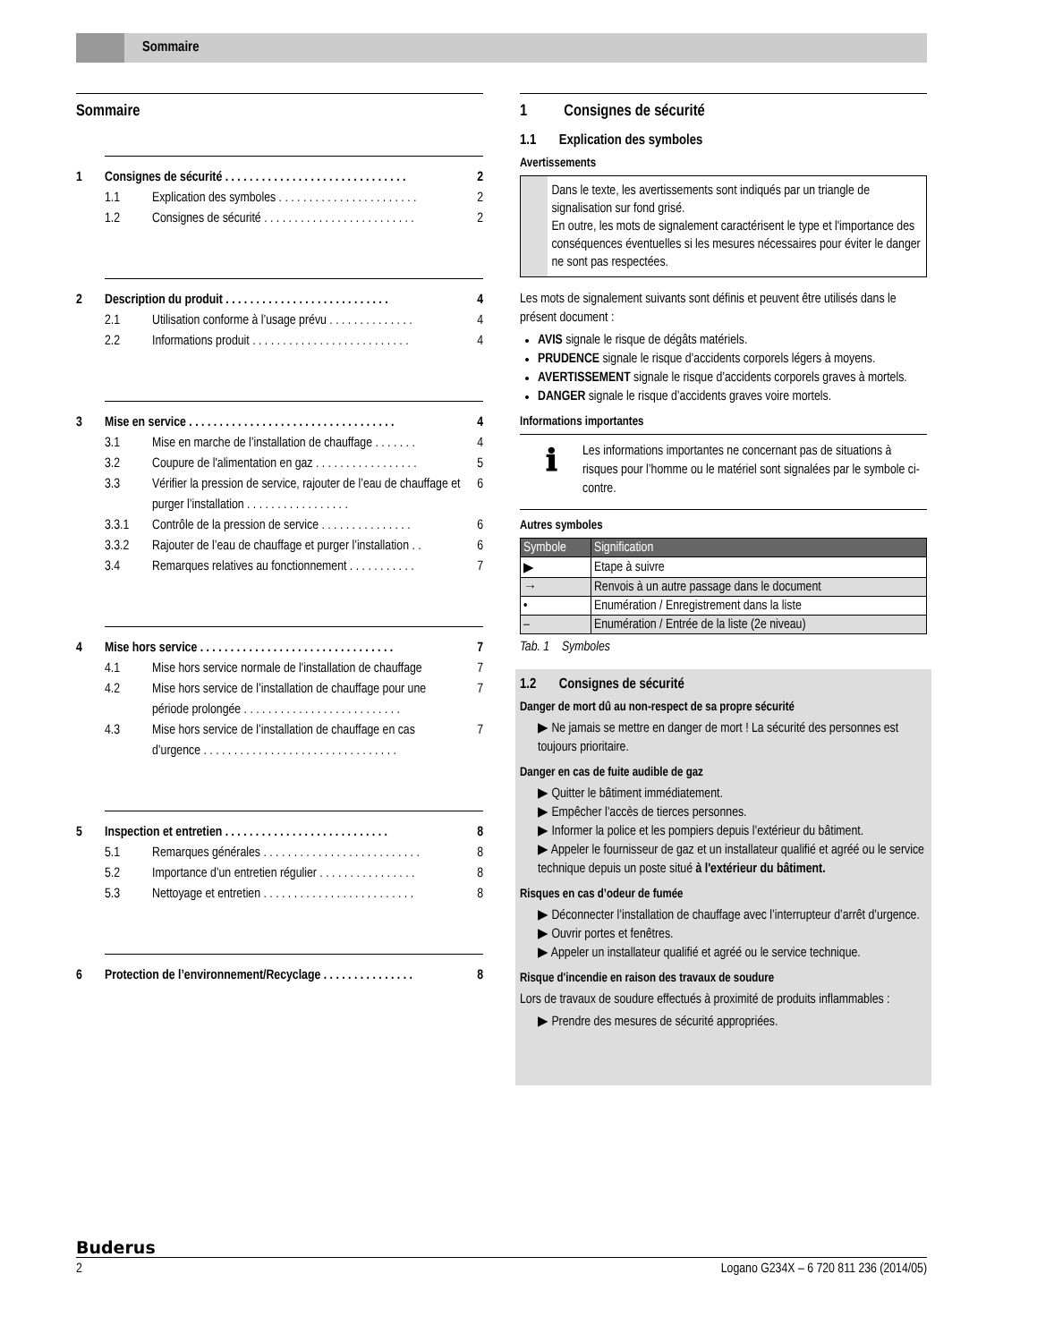Sommaire
Sommaire
1 Consignes de sécurité . . . . . . . . . . . . . . . . . . . . . . . . . . . . . . 2
1.1 Explication des symboles . . . . . . . . . . . . . . . . . . . . . . . 2
1.2 Consignes de sécurité . . . . . . . . . . . . . . . . . . . . . . . . . 2
2 Description du produit . . . . . . . . . . . . . . . . . . . . . . . . . . . 4
2.1 Utilisation conforme à l’usage prévu . . . . . . . . . . . . . . 4
2.2 Informations produit . . . . . . . . . . . . . . . . . . . . . . . . . . 4
3 Mise en service . . . . . . . . . . . . . . . . . . . . . . . . . . . . . . . . . . 4
3.1 Mise en marche de l’installation de chauffage . . . . . . . 4
3.2 Coupure de l'alimentation en gaz . . . . . . . . . . . . . . . . . 5
3.3 Vérifier la pression de service, rajouter de l’eau de chauffage et purger l’installation . . . . . . . . . . . . . . . . . 6
3.3.1 Contrôle de la pression de service . . . . . . . . . . . . . . . 6
3.3.2 Rajouter de l’eau de chauffage et purger l’installation . . 6
3.4 Remarques relatives au fonctionnement . . . . . . . . . . . 7
4 Mise hors service . . . . . . . . . . . . . . . . . . . . . . . . . . . . . . . . 7
4.1 Mise hors service normale de l'installation de chauffage 7
4.2 Mise hors service de l’installation de chauffage pour une période prolongée . . . . . . . . . . . . . . . . . . . . . . . . . . 7
4.3 Mise hors service de l’installation de chauffage en cas d’urgence . . . . . . . . . . . . . . . . . . . . . . . . . . . . . . . . 7
5 Inspection et entretien . . . . . . . . . . . . . . . . . . . . . . . . . . . 8
5.1 Remarques générales . . . . . . . . . . . . . . . . . . . . . . . . . . 8
5.2 Importance d’un entretien régulier . . . . . . . . . . . . . . . . 8
5.3 Nettoyage et entretien . . . . . . . . . . . . . . . . . . . . . . . . . 8
6 Protection de l’environnement/Recyclage . . . . . . . . . . . . . . . 8
1 Consignes de sécurité
1.1 Explication des symboles
Avertissements
Dans le texte, les avertissements sont indiqués par un triangle de signalisation sur fond grisé.
En outre, les mots de signalement caractérisent le type et l'importance des conséquences éventuelles si les mesures nécessaires pour éviter le danger ne sont pas respectées.
Les mots de signalement suivants sont définis et peuvent être utilisés dans le présent document :
AVIS signale le risque de dégâts matériels.
PRUDENCE signale le risque d’accidents corporels légers à moyens.
AVERTISSEMENT signale le risque d’accidents corporels graves à mortels.
DANGER signale le risque d’accidents graves voire mortels.
Informations importantes
ℹ
Les informations importantes ne concernant pas de situations à risques pour l’homme ou le matériel sont signalées par le symbole ci-contre.
Autres symboles
| Symbole | Signification |
| --- | --- |
| ▶ | Etape à suivre |
| → | Renvois à un autre passage dans le document |
| • | Enumération / Enregistrement dans la liste |
| – | Enumération / Entrée de la liste (2e niveau) |
Tab. 1 Symboles
1.2 Consignes de sécurité
Danger de mort dû au non-respect de sa propre sécurité
▶ Ne jamais se mettre en danger de mort ! La sécurité des personnes est toujours prioritaire.
Danger en cas de fuite audible de gaz
▶ Quitter le bâtiment immédiatement.
▶ Empêcher l’accès de tierces personnes.
▶ Informer la police et les pompiers depuis l’extérieur du bâtiment.
▶ Appeler le fournisseur de gaz et un installateur qualifié et agréé ou le service technique depuis un poste situé à l'extérieur du bâtiment.
Risques en cas d’odeur de fumée
▶ Déconnecter l’installation de chauffage avec l’interrupteur d’arrêt d’urgence.
▶ Ouvrir portes et fenêtres.
▶ Appeler un installateur qualifié et agréé ou le service technique.
Risque d'incendie en raison des travaux de soudure
Lors de travaux de soudure effectués à proximité de produits inflammables :
▶ Prendre des mesures de sécurité appropriées.
Buderus
2 Logano G234X – 6 720 811 236 (2014/05)